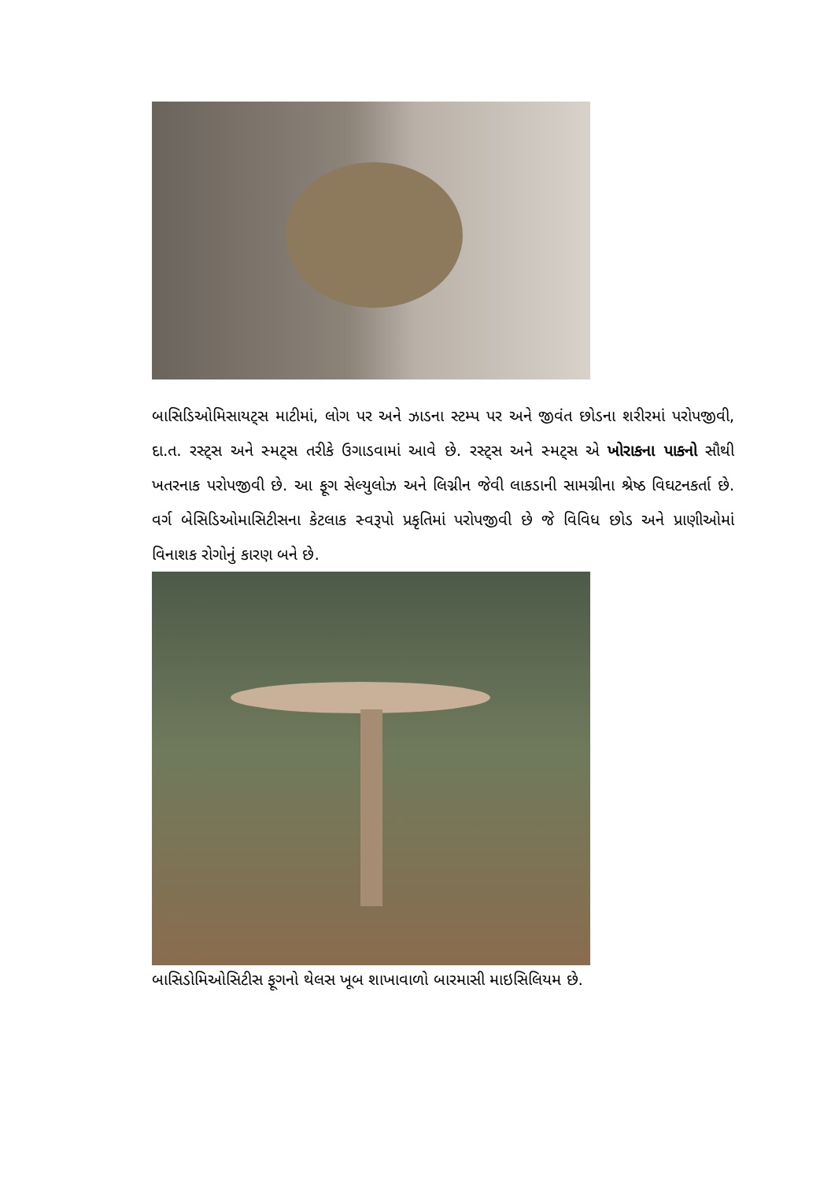બાસિડિઓમિસાયટ્સ માટીમાં, લોગ પર અને ઝાડના સ્ટમ્પ પર અને જીવંત છોડના શરીરમાં પરોપજીવી, દા.ત. રસ્ટ્સ અને સ્મટ્સ તરીકે ઉગાડવામાં આવે છે. રસ્ટ્સ અને સ્મટ્સ એ ખોરાકના પાકનો સૌથી ખતરનાક પરોપજીવી છે. આ ફૂગ સેલ્યુલોઝ અને લિગ્નીન જેવી લાકડાની સામગ્રીના શ્રેષ્ઠ વિઘટનકર્તા છે. વર્ગ બેસિડિઓમાસિટીસના કેટલાક સ્વરૂપો પ્રકૃતિમાં પરોપજીવી છે જે વિવિધ છોડ અને પ્રાણીઓમાં વિનાશક રોગોનું કારણ બને છે.
બાસિડોમિઓસિટીસ ફૂગનો થેલસ ખૂબ શાખાવાળો બારમાસી માઇસિલિયમ છે.